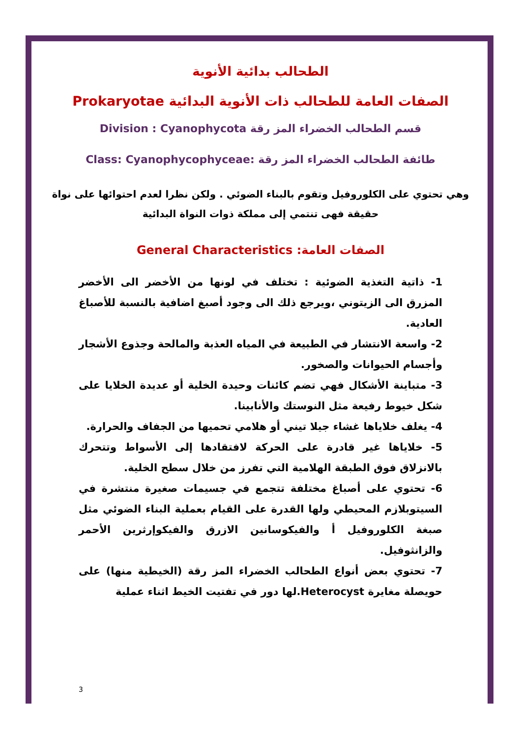الطحالب بدائية الأنوية
الصفات العامة للطحالب ذات الأنوية البدائية Prokaryotae
قسم الطحالب الخضراء المز رقة Division : Cyanophycota
طائفة الطحالب الخضراء المز رقة :Class: Cyanophycophyceae
وهي تحتوي على الكلوروفيل وتقوم بالبناء الضوئي . ولكن نظرا لعدم احتوائها على نواة حقيقة فهى تنتمي إلى مملكة ذوات النواة البدائية
الصفات العامة: General Characteristics
1- ذاتية التغذية الضوئية : تختلف في لونها من الأخضر الى الأخضر المزرق الى الزيتوني ،ويرجع ذلك الى وجود أصبغ اضافية بالنسبة للأصباغ العادية.
2- واسعة الانتشار في الطبيعة في المياه العذبة والمالحة وجذوع الأشجار وأجسام الحيوانات والصخور.
3- متباينة الأشكال فهي تضم كائنات وحيدة الخلية أو عديدة الخلايا على شكل خيوط رفيعة مثل النوستك والأنابينا.
4- يغلف خلاياها غشاء جيلا تيني أو هلامي تحميها من الجفاف والحرارة.
5- خلاياها غير قادرة على الحركة لافتقادها إلى الأسواط وتتحرك بالانزلاق فوق الطبقة الهلامية التي تفرز من خلال سطح الخلية.
6- تحتوي على أصباغ مختلفة تتجمع في جسيمات صغيرة منتشرة في السيتوبلازم المحيطي ولها القدرة على القيام بعملية البناء الضوئي مثل صبغة الكلوروفيل أ والفيكوسانين الازرق والفيكوإرثرين الأحمر والزانثوفيل.
7- تحتوي بعض أنواع الطحالب الخضراء المز رقة (الخيطية منها) على حويصلة مغايرة Heterocyst.لها دور في تفتيت الخيط اثناء عملية
3